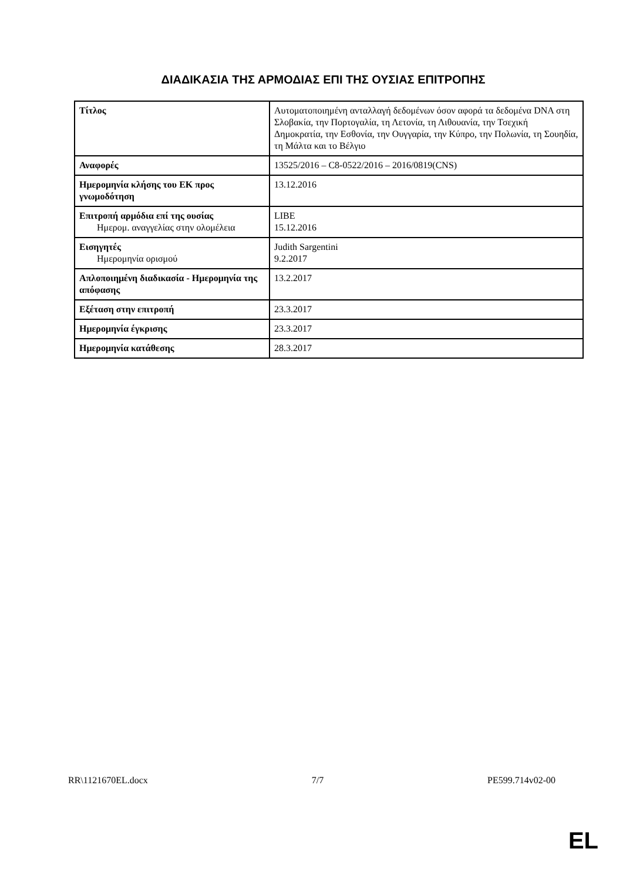ΔΙΑΔΙΚΑΣΙΑ ΤΗΣ ΑΡΜΟΔΙΑΣ ΕΠΙ ΤΗΣ ΟΥΣΙΑΣ ΕΠΙΤΡΟΠΗΣ
| Τίτλος | Αυτοματοποιημένη ανταλλαγή δεδομένων όσον αφορά τα δεδομένα DNA στη Σλοβακία, την Πορτογαλία, τη Λετονία, τη Λιθουανία, την Τσεχική Δημοκρατία, την Εσθονία, την Ουγγαρία, την Κύπρο, την Πολωνία, τη Σουηδία, τη Μάλτα και το Βέλγιο |
| Αναφορές | 13525/2016 – C8-0522/2016 – 2016/0819(CNS) |
| Ημερομηνία κλήσης του ΕΚ προς γνωμοδότηση | 13.12.2016 |
| Επιτροπή αρμόδια επί της ουσίας Ημερομ. αναγγελίας στην ολομέλεια | LIBE 15.12.2016 |
| Εισηγητές Ημερομηνία ορισμού | Judith Sargentini 9.2.2017 |
| Απλοποιημένη διαδικασία - Ημερομηνία της απόφασης | 13.2.2017 |
| Εξέταση στην επιτροπή | 23.3.2017 |
| Ημερομηνία έγκρισης | 23.3.2017 |
| Ημερομηνία κατάθεσης | 28.3.2017 |
RR\1121670EL.docx 7/7 PE599.714v02-00
EL